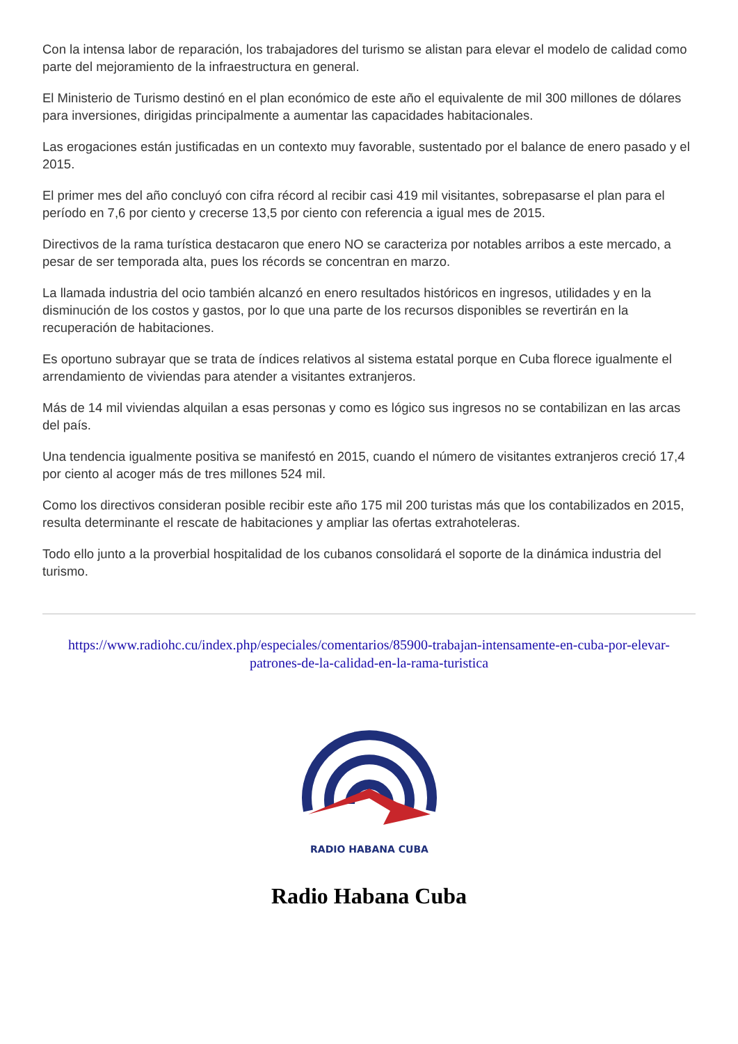Con la intensa labor de reparación, los trabajadores del turismo se alistan para elevar el modelo de calidad como parte del mejoramiento de la infraestructura en general.
El Ministerio de Turismo destinó en el plan económico de este año el equivalente de mil 300 millones de dólares para inversiones, dirigidas principalmente a aumentar las capacidades habitacionales.
Las erogaciones están justificadas en un contexto muy favorable, sustentado por el balance de enero pasado y el 2015.
El primer mes del año concluyó con cifra récord al recibir casi 419 mil visitantes, sobrepasarse el plan para el período en 7,6 por ciento y crecerse 13,5 por ciento con referencia a igual mes de 2015.
Directivos de la rama turística destacaron que enero NO se caracteriza por notables arribos a este mercado, a pesar de ser temporada alta, pues los récords se concentran en marzo.
La llamada industria del ocio también alcanzó en enero resultados históricos en ingresos, utilidades y en la disminución de los costos y gastos, por lo que una parte de los recursos disponibles se revertirán en la recuperación de habitaciones.
Es oportuno subrayar que se trata de índices relativos al sistema estatal porque en Cuba florece igualmente el arrendamiento de viviendas para atender a visitantes extranjeros.
Más de 14 mil viviendas alquilan a esas personas y como es lógico sus ingresos no se contabilizan en las arcas del país.
Una tendencia igualmente positiva se manifestó en 2015, cuando el número de visitantes extranjeros creció 17,4 por ciento al acoger más de tres millones 524 mil.
Como los directivos consideran posible recibir este año 175 mil 200 turistas más que los contabilizados en 2015, resulta determinante el rescate de habitaciones y ampliar las ofertas extrahoteleras.
Todo ello junto a la proverbial hospitalidad de los cubanos consolidará el soporte de la dinámica industria del turismo.
https://www.radiohc.cu/index.php/especiales/comentarios/85900-trabajan-intensamente-en-cuba-por-elevar-patrones-de-la-calidad-en-la-rama-turistica
RADIO HABANA CUBA
Radio Habana Cuba